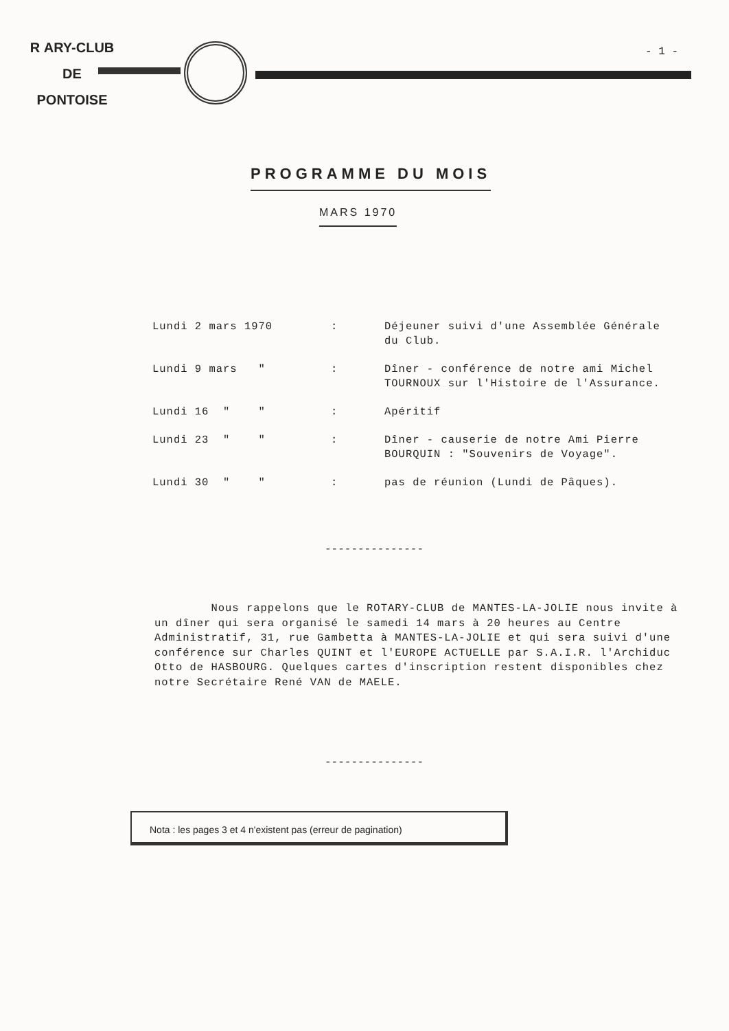R ARY-CLUB
DE
PONTOISE
- 1 -
PROGRAMME DU MOIS
MARS 1970
| Lundi 2 mars 1970 | : | Déjeuner suivi d'une Assemblée Générale du Club. |
| Lundi 9 mars " | : | Dîner - conférence de notre ami Michel TOURNOUX sur l'Histoire de l'Assurance. |
| Lundi 16 " " | : | Apéritif |
| Lundi 23 " " | : | Dîner - causerie de notre Ami Pierre BOURQUIN : "Souvenirs de Voyage". |
| Lundi 30 " " | : | pas de réunion (Lundi de Pâques). |
---------------
Nous rappelons que le ROTARY-CLUB de MANTES-LA-JOLIE nous invite à un dîner qui sera organisé le samedi 14 mars à 20 heures au Centre Administratif, 31, rue Gambetta à MANTES-LA-JOLIE et qui sera suivi d'une conférence sur Charles QUINT et l'EUROPE ACTUELLE par S.A.I.R. l'Archiduc Otto de HASBOURG. Quelques cartes d'inscription restent disponibles chez notre Secrétaire René VAN de MAELE.
---------------
Nota : les pages 3 et 4 n'existent pas (erreur de pagination)